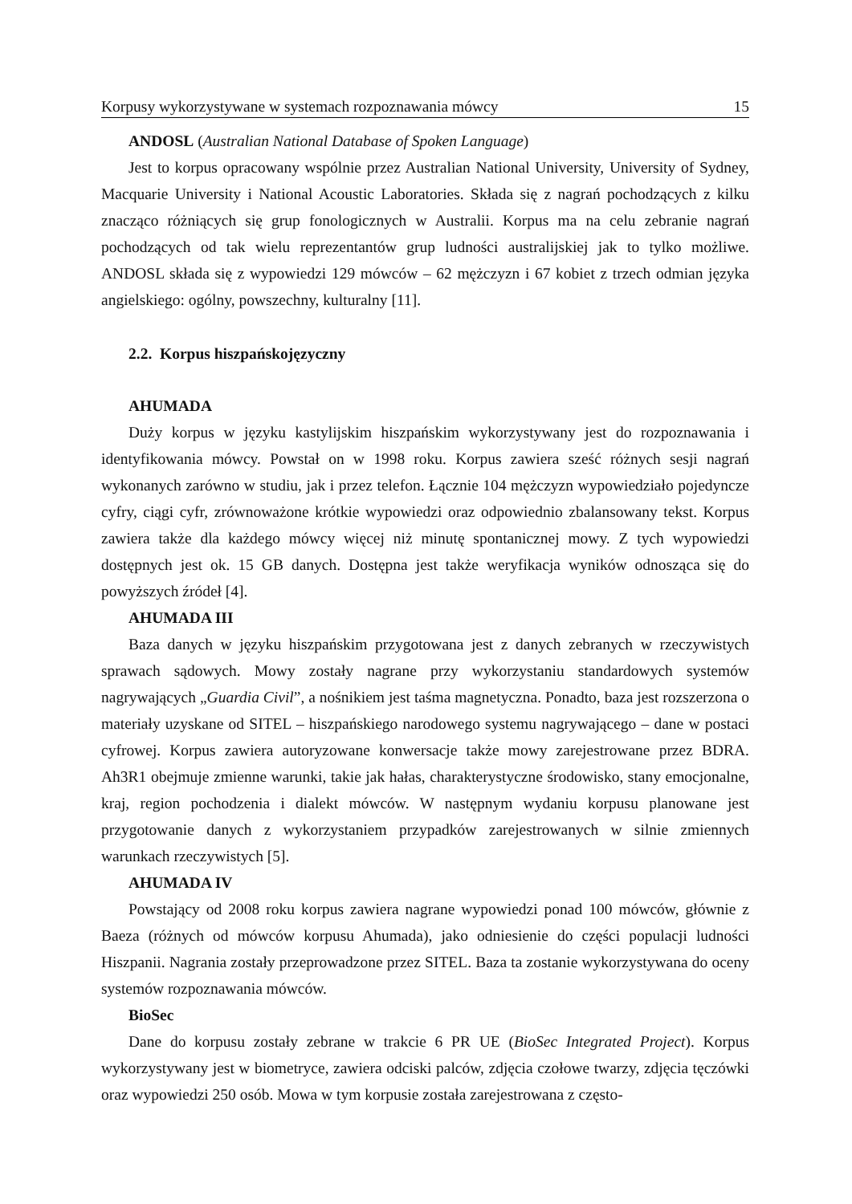Korpusy wykorzystywane w systemach rozpoznawania mówcy 15
ANDOSL (Australian National Database of Spoken Language)
Jest to korpus opracowany wspólnie przez Australian National University, University of Sydney, Macquarie University i National Acoustic Laboratories. Składa się z nagrań pochodzących z kilku znacząco różniących się grup fonologicznych w Australii. Korpus ma na celu zebranie nagrań pochodzących od tak wielu reprezentantów grup ludności australijskiej jak to tylko możliwe. ANDOSL składa się z wypowiedzi 129 mówców – 62 mężczyzn i 67 kobiet z trzech odmian języka angielskiego: ogólny, powszechny, kulturalny [11].
2.2. Korpus hiszpańskojęzyczny
AHUMADA
Duży korpus w języku kastylijskim hiszpańskim wykorzystywany jest do rozpoznawania i identyfikowania mówcy. Powstał on w 1998 roku. Korpus zawiera sześć różnych sesji nagrań wykonanych zarówno w studiu, jak i przez telefon. Łącznie 104 mężczyzn wypowiedziało pojedyncze cyfry, ciągi cyfr, zrównoważone krótkie wypowiedzi oraz odpowiednio zbalansowany tekst. Korpus zawiera także dla każdego mówcy więcej niż minutę spontanicznej mowy. Z tych wypowiedzi dostępnych jest ok. 15 GB danych. Dostępna jest także weryfikacja wyników odnosząca się do powyższych źródeł [4].
AHUMADA III
Baza danych w języku hiszpańskim przygotowana jest z danych zebranych w rzeczywistych sprawach sądowych. Mowy zostały nagrane przy wykorzystaniu standardowych systemów nagrywających „Guardia Civil”, a nośnikiem jest taśma magnetyczna. Ponadto, baza jest rozszerzona o materiały uzyskane od SITEL – hiszpańskiego narodowego systemu nagrywającego – dane w postaci cyfrowej. Korpus zawiera autoryzowane konwersacje także mowy zarejestrowane przez BDRA. Ah3R1 obejmuje zmienne warunki, takie jak hałas, charakterystyczne środowisko, stany emocjonalne, kraj, region pochodzenia i dialekt mówców. W następnym wydaniu korpusu planowane jest przygotowanie danych z wykorzystaniem przypadków zarejestrowanych w silnie zmiennych warunkach rzeczywistych [5].
AHUMADA IV
Powstający od 2008 roku korpus zawiera nagrane wypowiedzi ponad 100 mówców, głównie z Baeza (różnych od mówców korpusu Ahumada), jako odniesienie do części populacji ludności Hiszpanii. Nagrania zostały przeprowadzone przez SITEL. Baza ta zostanie wykorzystywana do oceny systemów rozpoznawania mówców.
BioSec
Dane do korpusu zostały zebrane w trakcie 6 PR UE (BioSec Integrated Project). Korpus wykorzystywany jest w biometryce, zawiera odciski palców, zdjęcia czołowe twarzy, zdjęcia tęczówki oraz wypowiedzi 250 osób. Mowa w tym korpusie została zarejestrowana z często-